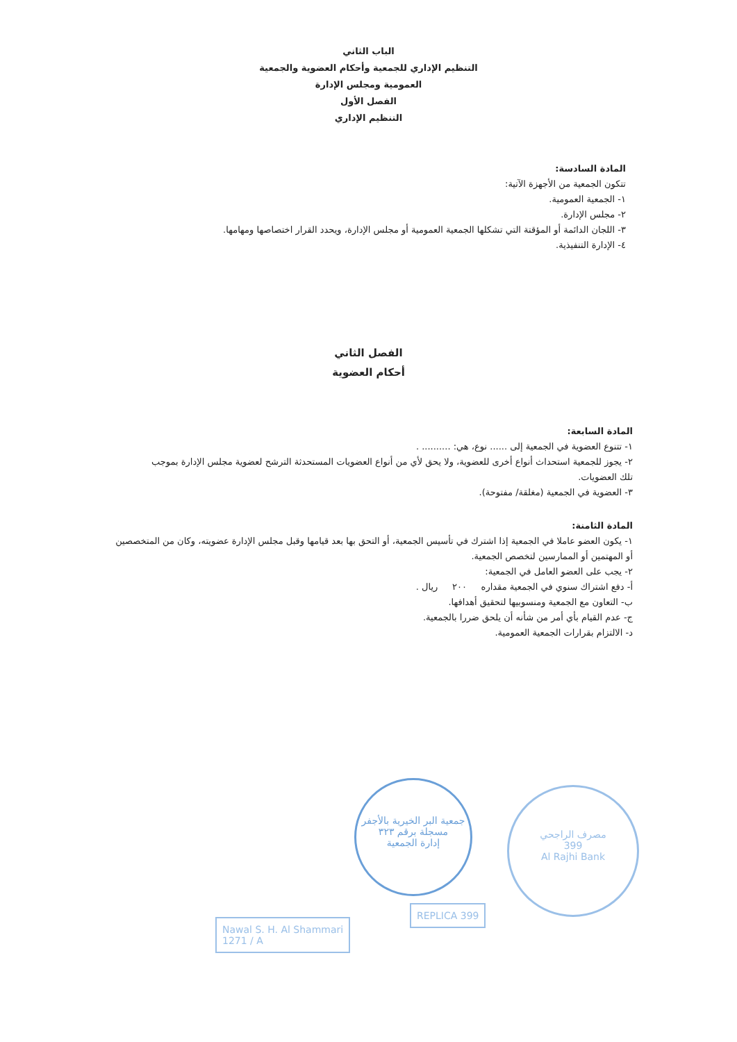الباب الثاني
التنظيم الإداري للجمعية وأحكام العضوية والجمعية
العمومية ومجلس الإدارة
الفصل الأول
التنظيم الإداري
المادة السادسة:
تتكون الجمعية من الأجهزة الآتية:
١- الجمعية العمومية.
٢- مجلس الإدارة.
٣- اللجان الدائمة أو المؤقتة التي تشكلها الجمعية العمومية أو مجلس الإدارة، ويحدد القرار اختصاصها ومهامها.
٤- الإدارة التنفيذية.
الفصل الثاني
أحكام العضوية
المادة السابعة:
١- تتنوع العضوية في الجمعية إلى ...... نوع، هي: .......... .
٢- يجوز للجمعية استحداث أنواع أخرى للعضوية، ولا يحق لأي من أنواع العضويات المستحدثة الترشح لعضوية مجلس الإدارة بموجب تلك العضويات.
٣- العضوية في الجمعية (مغلقة/ مفتوحة).
المادة الثامنة:
١- يكون العضو عاملا في الجمعية إذا اشترك في تأسيس الجمعية، أو التحق بها بعد قيامها وقبل مجلس الإدارة عضويته، وكان من المتخصصين أو المهتمين أو الممارسين لتخصص الجمعية.
٢- يجب على العضو العامل في الجمعية:
أ- دفع اشتراك سنوي في الجمعية مقداره ٢٠٠ ريال .
ب- التعاون مع الجمعية ومنسوبيها لتحقيق أهدافها.
ج- عدم القيام بأي أمر من شأنه أن يلحق ضررا بالجمعية.
د- الالتزام بقرارات الجمعية العمومية.
جمعية البر الخيرية بالأجفر
مسجلة برقم ٣٢٣
إدارة الجمعية
مصرف الراجحي
399
Al Rajhi Bank
Nawal S. H. Al Shammari
1271 / A
REPLICA 399